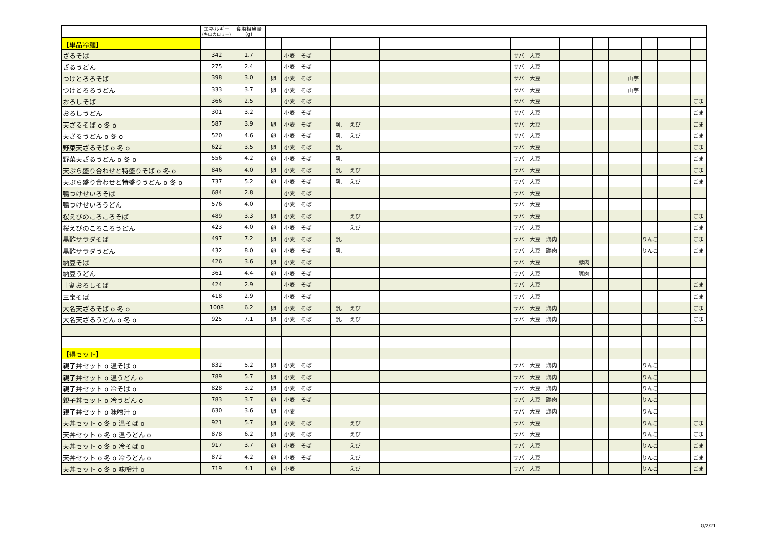| | エネルギー (キロカロリー) | 食塩相当量 (g) | | | | | | | | | | | | | | | | | | | | | | | | | | | |
| --- | --- | --- | --- | --- | --- | --- | --- | --- | --- | --- | --- | --- | --- | --- | --- | --- | --- | --- | --- | --- | --- | --- | --- | --- | --- | --- | --- | --- | --- |
| 【単品冷麺】 | | | | | | | | | | | | | | | | | | | | | | | | | | | | | |
| ざるそば | 342 | 1.7 | | 小麦 | そば | | | | | | | | | | | | | サバ | 大豆 | | | | | | | | | | |
| ざるうどん | 275 | 2.4 | | 小麦 | そば | | | | | | | | | | | | | サバ | 大豆 | | | | | | | | | | |
| つけとろろそば | 398 | 3.0 | 卵 | 小麦 | そば | | | | | | | | | | | | | サバ | 大豆 | | | | | | 山芋 | | | | |
| つけとろろうどん | 333 | 3.7 | 卵 | 小麦 | そば | | | | | | | | | | | | | サバ | 大豆 | | | | | | 山芋 | | | | |
| おろしそば | 366 | 2.5 | | 小麦 | そば | | | | | | | | | | | | | サバ | 大豆 | | | | | | | | | | ごま |
| おろしうどん | 301 | 3.2 | | 小麦 | そば | | | | | | | | | | | | | サバ | 大豆 | | | | | | | | | | ごま |
| 天ざるそば o 冬 o | 587 | 3.9 | 卵 | 小麦 | そば | | 乳 | えび | | | | | | | | | | サバ | 大豆 | | | | | | | | | | ごま |
| 天ざるうどん o 冬 o | 520 | 4.6 | 卵 | 小麦 | そば | | 乳 | えび | | | | | | | | | | サバ | 大豆 | | | | | | | | | | ごま |
| 野菜天ざるそば o 冬 o | 622 | 3.5 | 卵 | 小麦 | そば | | 乳 | | | | | | | | | | | サバ | 大豆 | | | | | | | | | | ごま |
| 野菜天ざるうどん o 冬 o | 556 | 4.2 | 卵 | 小麦 | そば | | 乳 | | | | | | | | | | | サバ | 大豆 | | | | | | | | | | ごま |
| 天ぷら盛り合わせと特盛りそば o 冬 o | 846 | 4.0 | 卵 | 小麦 | そば | | 乳 | えび | | | | | | | | | | サバ | 大豆 | | | | | | | | | | ごま |
| 天ぷら盛り合わせと特盛りうどん o 冬 o | 737 | 5.2 | 卵 | 小麦 | そば | | 乳 | えび | | | | | | | | | | サバ | 大豆 | | | | | | | | | | ごま |
| 鴨つけせいろそば | 684 | 2.8 | | 小麦 | そば | | | | | | | | | | | | | サバ | 大豆 | | | | | | | | | | |
| 鴨つけせいろうどん | 576 | 4.0 | | 小麦 | そば | | | | | | | | | | | | | サバ | 大豆 | | | | | | | | | | |
| 桜えびのころころそば | 489 | 3.3 | 卵 | 小麦 | そば | | | えび | | | | | | | | | | サバ | 大豆 | | | | | | | | | | ごま |
| 桜えびのころころうどん | 423 | 4.0 | 卵 | 小麦 | そば | | | えび | | | | | | | | | | サバ | 大豆 | | | | | | | | | | ごま |
| 黒酢サラダそば | 497 | 7.2 | 卵 | 小麦 | そば | | 乳 | | | | | | | | | | | サバ | 大豆 | 鶏肉 | | | | | | りんご | | | ごま |
| 黒酢サラダうどん | 432 | 8.0 | 卵 | 小麦 | そば | | 乳 | | | | | | | | | | | サバ | 大豆 | 鶏肉 | | | | | | りんご | | | ごま |
| 納豆そば | 426 | 3.6 | 卵 | 小麦 | そば | | | | | | | | | | | | | サバ | 大豆 | | | 豚肉 | | | | | | | |
| 納豆うどん | 361 | 4.4 | 卵 | 小麦 | そば | | | | | | | | | | | | | サバ | 大豆 | | | 豚肉 | | | | | | | |
| 十割おろしそば | 424 | 2.9 | | 小麦 | そば | | | | | | | | | | | | | サバ | 大豆 | | | | | | | | | | ごま |
| 三宝そば | 418 | 2.9 | | 小麦 | そば | | | | | | | | | | | | | サバ | 大豆 | | | | | | | | | | ごま |
| 大名天ざるそば o 冬 o | 1008 | 6.2 | 卵 | 小麦 | そば | | 乳 | えび | | | | | | | | | | サバ | 大豆 | 鶏肉 | | | | | | | | | ごま |
| 大名天ざるうどん o 冬 o | 925 | 7.1 | 卵 | 小麦 | そば | | 乳 | えび | | | | | | | | | | サバ | 大豆 | 鶏肉 | | | | | | | | | ごま |
| 【得セット】 | | | | | | | | | | | | | | | | | | | | | | | | | | | | | |
| 親子丼セット o 温そば o | 832 | 5.2 | 卵 | 小麦 | そば | | | | | | | | | | | | | サバ | 大豆 | 鶏肉 | | | | | | りんご | | | |
| 親子丼セット o 温うどん o | 789 | 5.7 | 卵 | 小麦 | そば | | | | | | | | | | | | | サバ | 大豆 | 鶏肉 | | | | | | りんご | | | |
| 親子丼セット o 冷そば o | 828 | 3.2 | 卵 | 小麦 | そば | | | | | | | | | | | | | サバ | 大豆 | 鶏肉 | | | | | | りんご | | | |
| 親子丼セット o 冷うどん o | 783 | 3.7 | 卵 | 小麦 | そば | | | | | | | | | | | | | サバ | 大豆 | 鶏肉 | | | | | | りんご | | | |
| 親子丼セット o 味噌汁 o | 630 | 3.6 | 卵 | 小麦 | | | | | | | | | | | | | | サバ | 大豆 | 鶏肉 | | | | | | りんご | | | |
| 天丼セット o 冬 o 温そば o | 921 | 5.7 | 卵 | 小麦 | そば | | | えび | | | | | | | | | | サバ | 大豆 | | | | | | | りんご | | | ごま |
| 天丼セット o 冬 o 温うどん o | 878 | 6.2 | 卵 | 小麦 | そば | | | えび | | | | | | | | | | サバ | 大豆 | | | | | | | りんご | | | ごま |
| 天丼セット o 冬 o 冷そば o | 917 | 3.7 | 卵 | 小麦 | そば | | | えび | | | | | | | | | | サバ | 大豆 | | | | | | | りんご | | | ごま |
| 天丼セット o 冬 o 冷うどん o | 872 | 4.2 | 卵 | 小麦 | そば | | | えび | | | | | | | | | | サバ | 大豆 | | | | | | | りんご | | | ごま |
| 天丼セット o 冬 o 味噌汁 o | 719 | 4.1 | 卵 | 小麦 | | | | えび | | | | | | | | | | サバ | 大豆 | | | | | | | りんご | | | ごま |
G/2/21